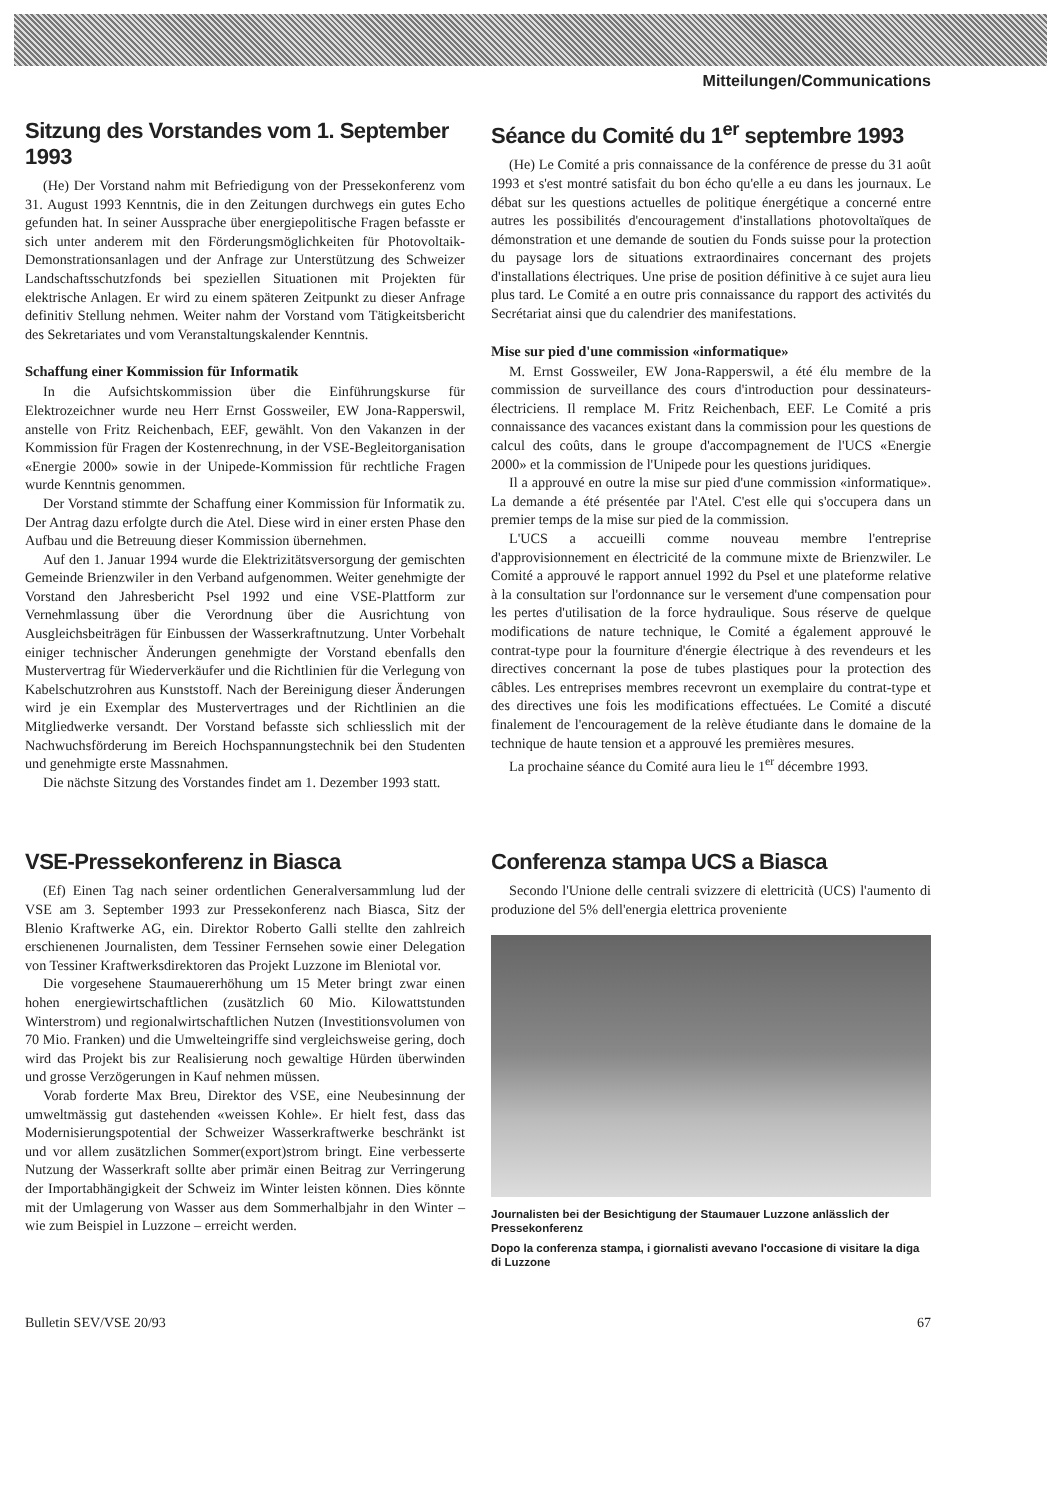Mitteilungen/Communications
Sitzung des Vorstandes vom 1. September 1993
(He) Der Vorstand nahm mit Befriedigung von der Pressekonferenz vom 31. August 1993 Kenntnis, die in den Zeitungen durchwegs ein gutes Echo gefunden hat. In seiner Aussprache über energiepolitische Fragen befasste er sich unter anderem mit den Förderungsmöglichkeiten für Photovoltaik-Demonstrationsanlagen und der Anfrage zur Unterstützung des Schweizer Landschaftsschutzfonds bei speziellen Situationen mit Projekten für elektrische Anlagen. Er wird zu einem späteren Zeitpunkt zu dieser Anfrage definitiv Stellung nehmen. Weiter nahm der Vorstand vom Tätigkeitsbericht des Sekretariates und vom Veranstaltungskalender Kenntnis.
Schaffung einer Kommission für Informatik
In die Aufsichtskommission über die Einführungskurse für Elektrozeichner wurde neu Herr Ernst Gossweiler, EW Jona-Rapperswil, anstelle von Fritz Reichenbach, EEF, gewählt. Von den Vakanzen in der Kommission für Fragen der Kostenrechnung, in der VSE-Begleitorganisation «Energie 2000» sowie in der Unipede-Kommission für rechtliche Fragen wurde Kenntnis genommen.
Der Vorstand stimmte der Schaffung einer Kommission für Informatik zu. Der Antrag dazu erfolgte durch die Atel. Diese wird in einer ersten Phase den Aufbau und die Betreuung dieser Kommission übernehmen.
Auf den 1. Januar 1994 wurde die Elektrizitätsversorgung der gemischten Gemeinde Brienzwiler in den Verband aufgenommen. Weiter genehmigte der Vorstand den Jahresbericht Psel 1992 und eine VSE-Plattform zur Vernehmlassung über die Verordnung über die Ausrichtung von Ausgleichsbeiträgen für Einbussen der Wasserkraftnutzung. Unter Vorbehalt einiger technischer Änderungen genehmigte der Vorstand ebenfalls den Mustervertrag für Wiederverkäufer und die Richtlinien für die Verlegung von Kabelschutzrohren aus Kunststoff. Nach der Bereinigung dieser Änderungen wird je ein Exemplar des Mustervertrages und der Richtlinien an die Mitgliedwerke versandt. Der Vorstand befasste sich schliesslich mit der Nachwuchsförderung im Bereich Hochspannungstechnik bei den Studenten und genehmigte erste Massnahmen.
Die nächste Sitzung des Vorstandes findet am 1. Dezember 1993 statt.
Séance du Comité du 1<sup>er</sup> septembre 1993
(He) Le Comité a pris connaissance de la conférence de presse du 31 août 1993 et s'est montré satisfait du bon écho qu'elle a eu dans les journaux. Le débat sur les questions actuelles de politique énergétique a concerné entre autres les possibilités d'encouragement d'installations photovoltaïques de démonstration et une demande de soutien du Fonds suisse pour la protection du paysage lors de situations extraordinaires concernant des projets d'installations électriques. Une prise de position définitive à ce sujet aura lieu plus tard. Le Comité a en outre pris connaissance du rapport des activités du Secrétariat ainsi que du calendrier des manifestations.
Mise sur pied d'une commission «informatique»
M. Ernst Gossweiler, EW Jona-Rapperswil, a été élu membre de la commission de surveillance des cours d'introduction pour dessinateurs-électriciens. Il remplace M. Fritz Reichenbach, EEF. Le Comité a pris connaissance des vacances existant dans la commission pour les questions de calcul des coûts, dans le groupe d'accompagnement de l'UCS «Energie 2000» et la commission de l'Unipede pour les questions juridiques.
Il a approuvé en outre la mise sur pied d'une commission «informatique». La demande a été présentée par l'Atel. C'est elle qui s'occupera dans un premier temps de la mise sur pied de la commission.
L'UCS a accueilli comme nouveau membre l'entreprise d'approvisionnement en électricité de la commune mixte de Brienzwiler. Le Comité a approuvé le rapport annuel 1992 du Psel et une plateforme relative à la consultation sur l'ordonnance sur le versement d'une compensation pour les pertes d'utilisation de la force hydraulique. Sous réserve de quelque modifications de nature technique, le Comité a également approuvé le contrat-type pour la fourniture d'énergie électrique à des revendeurs et les directives concernant la pose de tubes plastiques pour la protection des câbles. Les entreprises membres recevront un exemplaire du contrat-type et des directives une fois les modifications effectuées. Le Comité a discuté finalement de l'encouragement de la relève étudiante dans le domaine de la technique de haute tension et a approuvé les premières mesures.
La prochaine séance du Comité aura lieu le 1<sup>er</sup> décembre 1993.
VSE-Pressekonferenz in Biasca
(Ef) Einen Tag nach seiner ordentlichen Generalversammlung lud der VSE am 3. September 1993 zur Pressekonferenz nach Biasca, Sitz der Blenio Kraftwerke AG, ein. Direktor Roberto Galli stellte den zahlreich erschienenen Journalisten, dem Tessiner Fernsehen sowie einer Delegation von Tessiner Kraftwerksdirektoren das Projekt Luzzone im Bleniotal vor.
Die vorgesehene Staumauererhöhung um 15 Meter bringt zwar einen hohen energiewirtschaftlichen (zusätzlich 60 Mio. Kilowattstunden Winterstrom) und regionalwirtschaftlichen Nutzen (Investitionsvolumen von 70 Mio. Franken) und die Umwelteingriffe sind vergleichsweise gering, doch wird das Projekt bis zur Realisierung noch gewaltige Hürden überwinden und grosse Verzögerungen in Kauf nehmen müssen.
Vorab forderte Max Breu, Direktor des VSE, eine Neubesinnung der umweltmässig gut dastehenden «weissen Kohle». Er hielt fest, dass das Modernisierungspotential der Schweizer Wasserkraftwerke beschränkt ist und vor allem zusätzlichen Sommer(export)strom bringt. Eine verbesserte Nutzung der Wasserkraft sollte aber primär einen Beitrag zur Verringerung der Importabhängigkeit der Schweiz im Winter leisten können. Dies könnte mit der Umlagerung von Wasser aus dem Sommerhalbjahr in den Winter – wie zum Beispiel in Luzzone – erreicht werden.
Conferenza stampa UCS a Biasca
Secondo l'Unione delle centrali svizzere di elettricità (UCS) l'aumento di produzione del 5% dell'energia elettrica proveniente
Journalisten bei der Besichtigung der Staumauer Luzzone anlässlich der Pressekonferenz
Dopo la conferenza stampa, i giornalisti avevano l'occasione di visitare la diga di Luzzone
Bulletin SEV/VSE 20/93 67